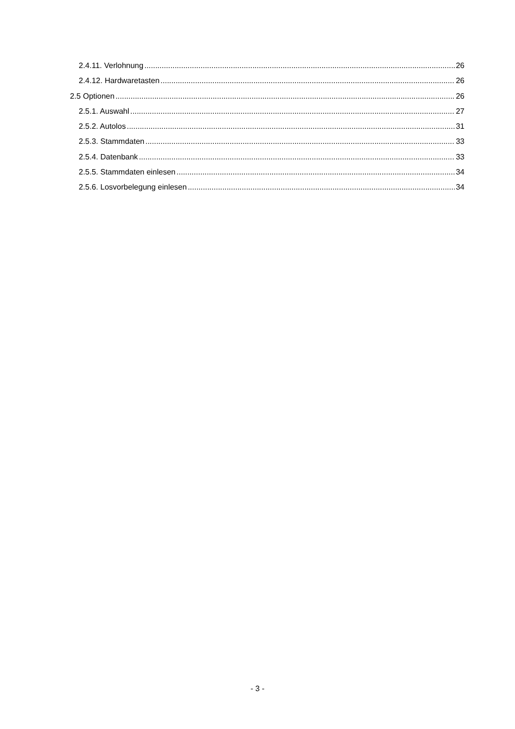2.4.11. Verlohnung 26
2.4.12. Hardwaretasten 26
2.5 Optionen 26
2.5.1. Auswahl 27
2.5.2. Autolos 31
2.5.3. Stammdaten 33
2.5.4. Datenbank 33
2.5.5. Stammdaten einlesen 34
2.5.6. Losvorbelegung einlesen 34
- 3 -